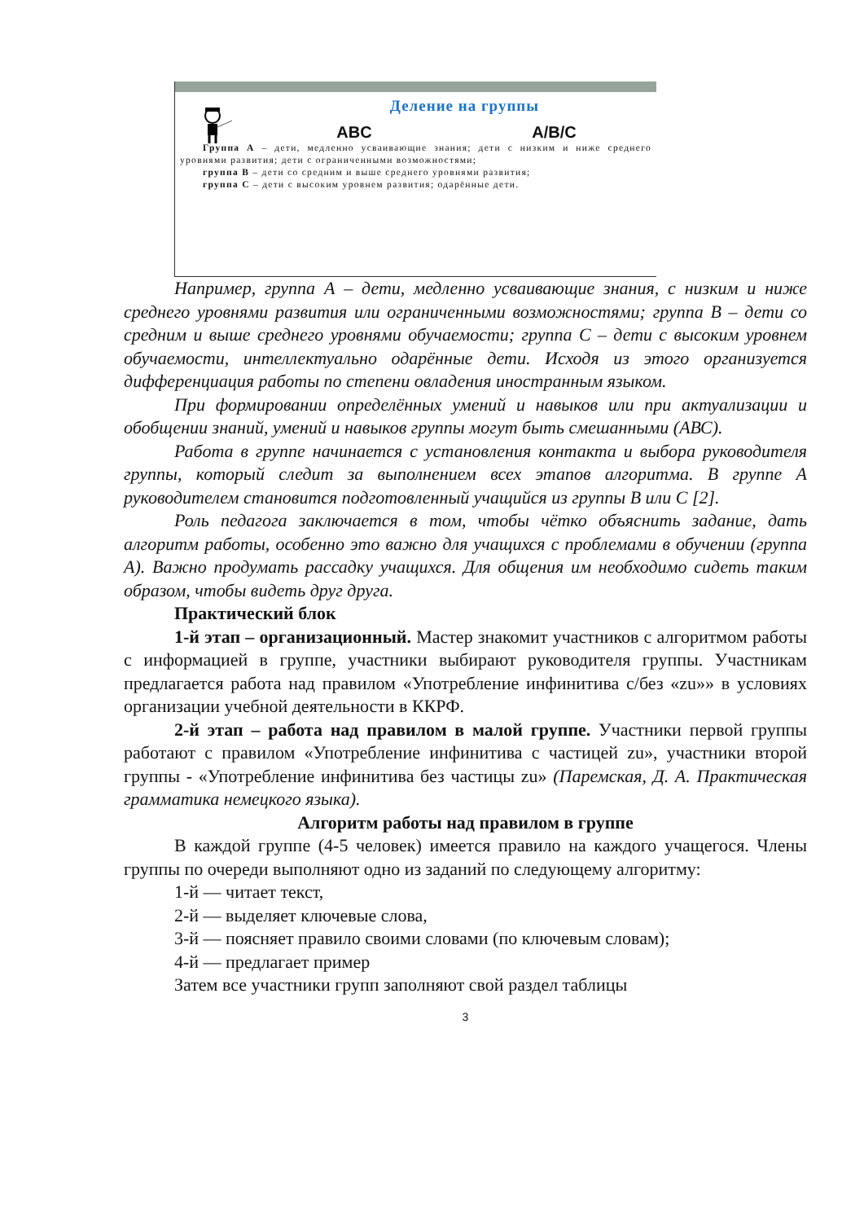Деление на группы
ABC A/B/C
Группа А – дети, медленно усваивающие знания; дети с низким и ниже среднего уровнями развития; дети с ограниченными возможностями;
группа В – дети со средним и выше среднего уровнями развития;
группа С – дети с высоким уровнем развития; одарённые дети.
Например, группа А – дети, медленно усваивающие знания, с низким и ниже среднего уровнями развития или ограниченными возможностями; группа В – дети со средним и выше среднего уровнями обучаемости; группа С – дети с высоким уровнем обучаемости, интеллектуально одарённые дети. Исходя из этого организуется дифференциация работы по степени овладения иностранным языком.
При формировании определённых умений и навыков или при актуализации и обобщении знаний, умений и навыков группы могут быть смешанными (АВС).
Работа в группе начинается с установления контакта и выбора руководителя группы, который следит за выполнением всех этапов алгоритма. В группе А руководителем становится подготовленный учащийся из группы В или С [2].
Роль педагога заключается в том, чтобы чётко объяснить задание, дать алгоритм работы, особенно это важно для учащихся с проблемами в обучении (группа А). Важно продумать рассадку учащихся. Для общения им необходимо сидеть таким образом, чтобы видеть друг друга.
Практический блок
1-й этап – организационный. Мастер знакомит участников с алгоритмом работы с информацией в группе, участники выбирают руководителя группы. Участникам предлагается работа над правилом «Употребление инфинитива с/без «zu»» в условиях организации учебной деятельности в ККРФ.
2-й этап – работа над правилом в малой группе. Участники первой группы работают с правилом «Употребление инфинитива с частицей zu», участники второй группы - «Употребление инфинитива без частицы zu» (Паремская, Д. А. Практическая грамматика немецкого языка).
Алгоритм работы над правилом в группе
В каждой группе (4-5 человек) имеется правило на каждого учащегося. Члены группы по очереди выполняют одно из заданий по следующему алгоритму:
1-й — читает текст,
2-й — выделяет ключевые слова,
3-й — поясняет правило своими словами (по ключевым словам);
4-й — предлагает пример
Затем все участники групп заполняют свой раздел таблицы
3